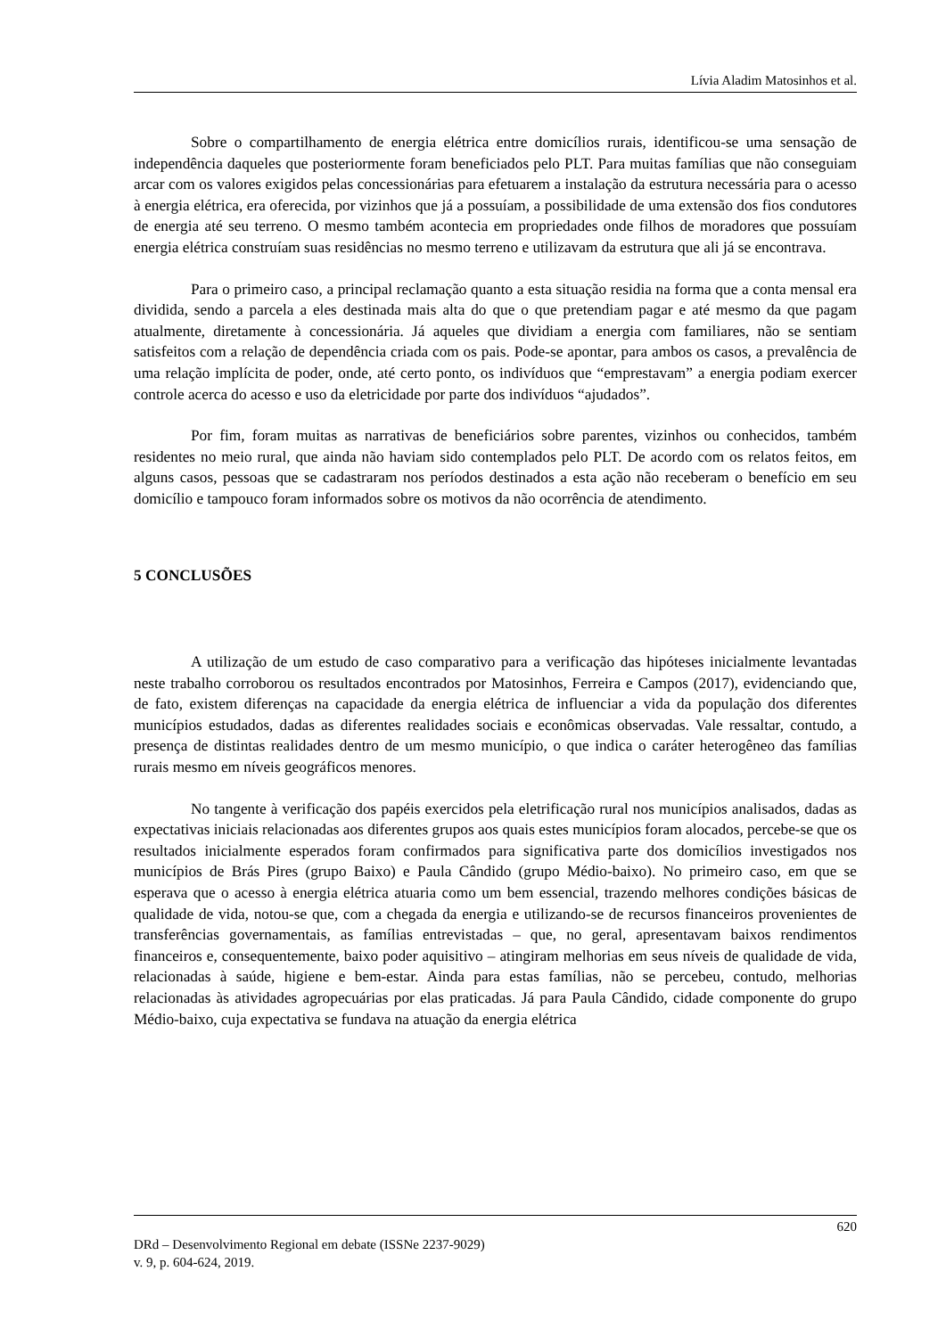Lívia Aladim Matosinhos et al.
Sobre o compartilhamento de energia elétrica entre domicílios rurais, identificou-se uma sensação de independência daqueles que posteriormente foram beneficiados pelo PLT. Para muitas famílias que não conseguiam arcar com os valores exigidos pelas concessionárias para efetuarem a instalação da estrutura necessária para o acesso à energia elétrica, era oferecida, por vizinhos que já a possuíam, a possibilidade de uma extensão dos fios condutores de energia até seu terreno. O mesmo também acontecia em propriedades onde filhos de moradores que possuíam energia elétrica construíam suas residências no mesmo terreno e utilizavam da estrutura que ali já se encontrava.
Para o primeiro caso, a principal reclamação quanto a esta situação residia na forma que a conta mensal era dividida, sendo a parcela a eles destinada mais alta do que o que pretendiam pagar e até mesmo da que pagam atualmente, diretamente à concessionária. Já aqueles que dividiam a energia com familiares, não se sentiam satisfeitos com a relação de dependência criada com os pais. Pode-se apontar, para ambos os casos, a prevalência de uma relação implícita de poder, onde, até certo ponto, os indivíduos que “emprestavam” a energia podiam exercer controle acerca do acesso e uso da eletricidade por parte dos indivíduos “ajudados”.
Por fim, foram muitas as narrativas de beneficiários sobre parentes, vizinhos ou conhecidos, também residentes no meio rural, que ainda não haviam sido contemplados pelo PLT. De acordo com os relatos feitos, em alguns casos, pessoas que se cadastraram nos períodos destinados a esta ação não receberam o benefício em seu domicílio e tampouco foram informados sobre os motivos da não ocorrência de atendimento.
5 CONCLUSÕES
A utilização de um estudo de caso comparativo para a verificação das hipóteses inicialmente levantadas neste trabalho corroborou os resultados encontrados por Matosinhos, Ferreira e Campos (2017), evidenciando que, de fato, existem diferenças na capacidade da energia elétrica de influenciar a vida da população dos diferentes municípios estudados, dadas as diferentes realidades sociais e econômicas observadas. Vale ressaltar, contudo, a presença de distintas realidades dentro de um mesmo município, o que indica o caráter heterogêneo das famílias rurais mesmo em níveis geográficos menores.
No tangente à verificação dos papéis exercidos pela eletrificação rural nos municípios analisados, dadas as expectativas iniciais relacionadas aos diferentes grupos aos quais estes municípios foram alocados, percebe-se que os resultados inicialmente esperados foram confirmados para significativa parte dos domicílios investigados nos municípios de Brás Pires (grupo Baixo) e Paula Cândido (grupo Médio-baixo). No primeiro caso, em que se esperava que o acesso à energia elétrica atuaria como um bem essencial, trazendo melhores condições básicas de qualidade de vida, notou-se que, com a chegada da energia e utilizando-se de recursos financeiros provenientes de transferências governamentais, as famílias entrevistadas – que, no geral, apresentavam baixos rendimentos financeiros e, consequentemente, baixo poder aquisitivo – atingiram melhorias em seus níveis de qualidade de vida, relacionadas à saúde, higiene e bem-estar. Ainda para estas famílias, não se percebeu, contudo, melhorias relacionadas às atividades agropecuárias por elas praticadas. Já para Paula Cândido, cidade componente do grupo Médio-baixo, cuja expectativa se fundava na atuação da energia elétrica
620
DRd – Desenvolvimento Regional em debate (ISSNe 2237-9029)
v. 9, p. 604-624, 2019.